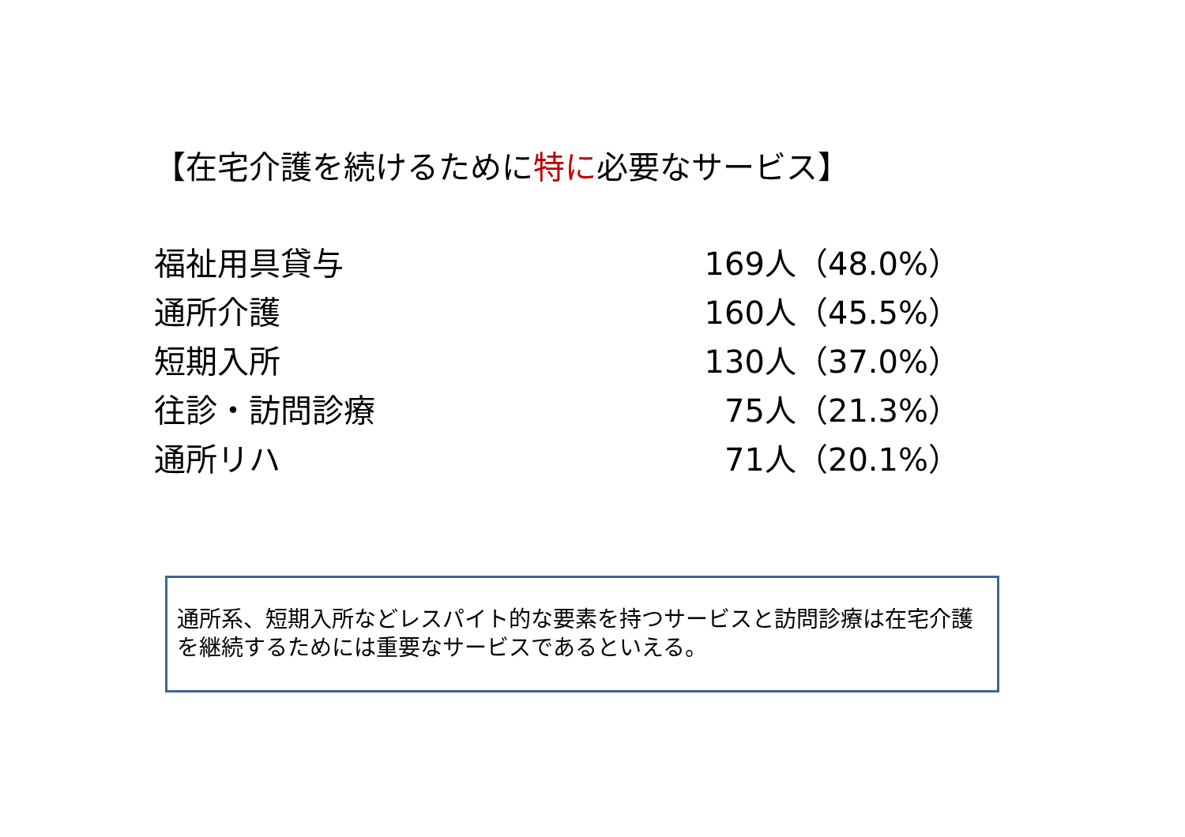【在宅介護を続けるために特に必要なサービス】
| 福祉用具貸与 | 169人（48.0%） |
| 通所介護 | 160人（45.5%） |
| 短期入所 | 130人（37.0%） |
| 往診・訪問診療 | 75人（21.3%） |
| 通所リハ | 71人（20.1%） |
通所系、短期入所などレスパイト的な要素を持つサービスと訪問診療は在宅介護を継続するためには重要なサービスであるといえる。